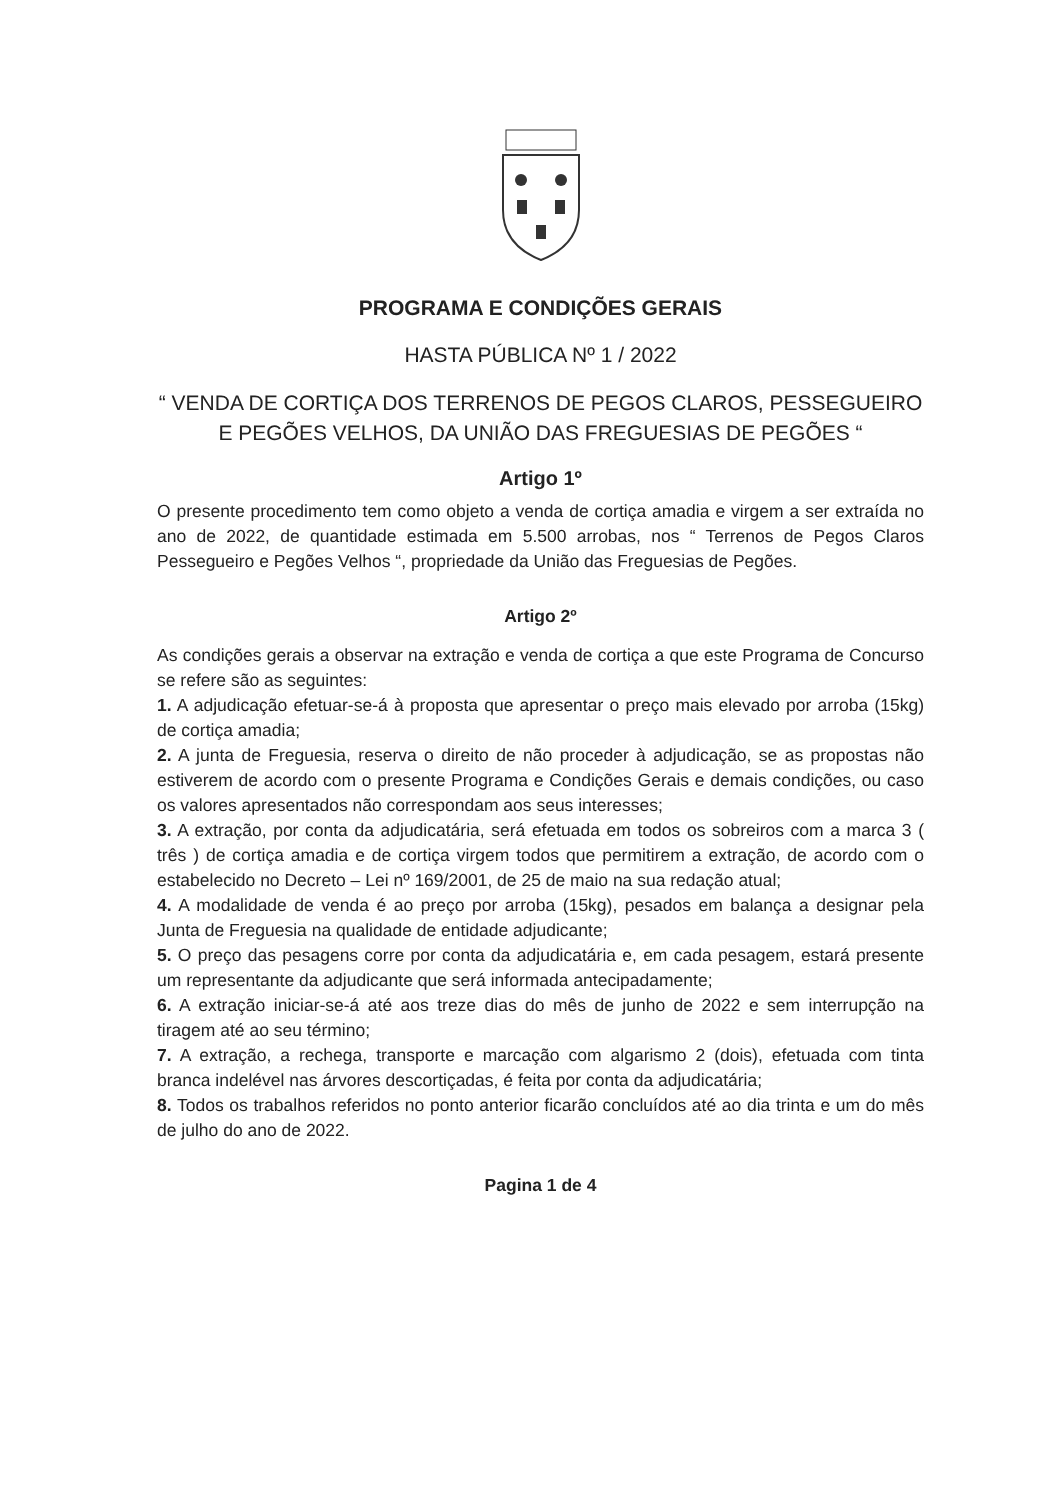PROGRAMA E CONDIÇÕES GERAIS
HASTA PÚBLICA Nº 1 / 2022
“ VENDA DE CORTIÇA DOS TERRENOS DE PEGOS CLAROS, PESSEGUEIRO E PEGÕES VELHOS, DA UNIÃO DAS FREGUESIAS DE PEGÕES “
Artigo 1º
O presente procedimento tem como objeto a venda de cortiça amadia e virgem a ser extraída no ano de 2022, de quantidade estimada em 5.500 arrobas, nos “ Terrenos de Pegos Claros Pessegueiro e Pegões Velhos “, propriedade da União das Freguesias de Pegões.
Artigo 2º
As condições gerais a observar na extração e venda de cortiça a que este Programa de Concurso se refere são as seguintes:
1. A adjudicação efetuar-se-á à proposta que apresentar o preço mais elevado por arroba (15kg) de cortiça amadia;
2. A junta de Freguesia, reserva o direito de não proceder à adjudicação, se as propostas não estiverem de acordo com o presente Programa e Condições Gerais e demais condições, ou caso os valores apresentados não correspondam aos seus interesses;
3. A extração, por conta da adjudicatária, será efetuada em todos os sobreiros com a marca 3 ( três ) de cortiça amadia e de cortiça virgem todos que permitirem a extração, de acordo com o estabelecido no Decreto – Lei nº 169/2001, de 25 de maio na sua redação atual;
4. A modalidade de venda é ao preço por arroba (15kg), pesados em balança a designar pela Junta de Freguesia na qualidade de entidade adjudicante;
5. O preço das pesagens corre por conta da adjudicatária e, em cada pesagem, estará presente um representante da adjudicante que será informada antecipadamente;
6. A extração iniciar-se-á até aos treze dias do mês de junho de 2022 e sem interrupção na tiragem até ao seu término;
7. A extração, a rechega, transporte e marcação com algarismo 2 (dois), efetuada com tinta branca indelével nas árvores descortiçadas, é feita por conta da adjudicatária;
8. Todos os trabalhos referidos no ponto anterior ficarão concluídos até ao dia trinta e um do mês de julho do ano de 2022.
Pagina 1 de 4